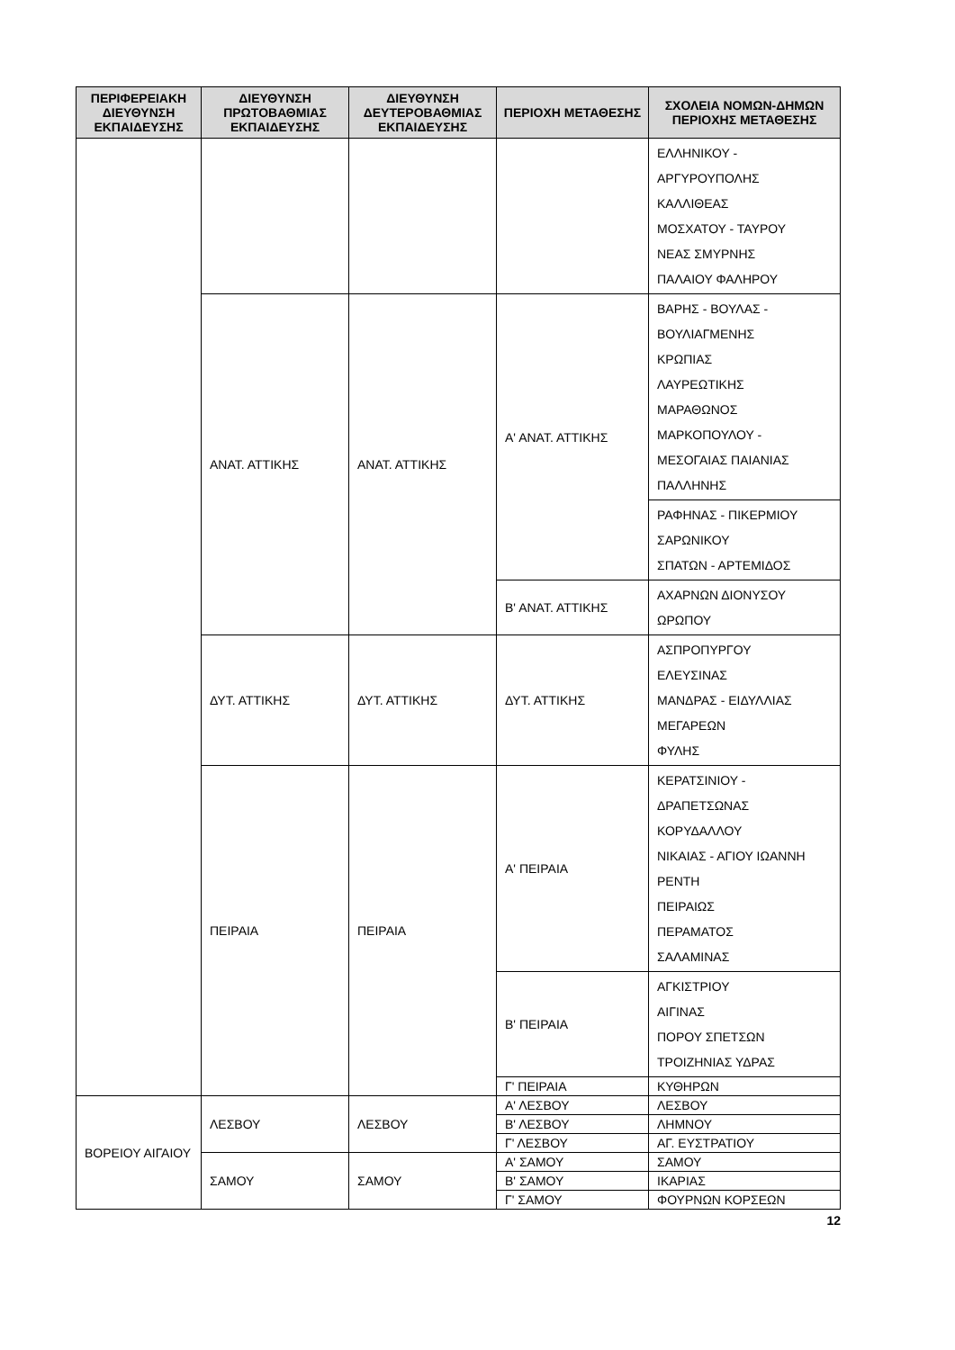| ΠΕΡΙΦΕΡΕΙΑΚΗ ΔΙΕΥΘΥΝΣΗ ΕΚΠΑΙΔΕΥΣΗΣ | ΔΙΕΥΘΥΝΣΗ ΠΡΩΤΟΒΑΘΜΙΑΣ ΕΚΠΑΙΔΕΥΣΗΣ | ΔΙΕΥΘΥΝΣΗ ΔΕΥΤΕΡΟΒΑΘΜΙΑΣ ΕΚΠΑΙΔΕΥΣΗΣ | ΠΕΡΙΟΧΗ ΜΕΤΑΘΕΣΗΣ | ΣΧΟΛΕΙΑ ΝΟΜΩΝ-ΔΗΜΩΝ ΠΕΡΙΟΧΗΣ ΜΕΤΑΘΕΣΗΣ |
| --- | --- | --- | --- | --- |
| | | | | ΕΛΛΗΝΙΚΟΥ - ΑΡΓΥΡΟΥΠΟΛΗΣ ΚΑΛΛΙΘΕΑΣ ΜΟΣΧΑΤΟΥ - ΤΑΥΡΟΥ ΝΕΑΣ ΣΜΥΡΝΗΣ ΠΑΛΑΙΟΥ ΦΑΛΗΡΟΥ |
| | ΑΝΑΤ. ΑΤΤΙΚΗΣ | ΑΝΑΤ. ΑΤΤΙΚΗΣ | Α' ΑΝΑΤ. ΑΤΤΙΚΗΣ | ΒΑΡΗΣ - ΒΟΥΛΑΣ - ΒΟΥΛΙΑΓΜΕΝΗΣ ΚΡΩΠΙΑΣ ΛΑΥΡΕΩΤΙΚΗΣ ΜΑΡΑΘΩΝΟΣ ΜΑΡΚΟΠΟΥΛΟΥ - ΜΕΣΟΓΑΙΑΣ ΠΑΙΑΝΙΑΣ ΠΑΛΛΗΝΗΣ |
| | | | | ΡΑΦΗΝΑΣ - ΠΙΚΕΡΜΙΟΥ ΣΑΡΩΝΙΚΟΥ ΣΠΑΤΩΝ - ΑΡΤΕΜΙΔΟΣ |
| | | | Β' ΑΝΑΤ. ΑΤΤΙΚΗΣ | ΑΧΑΡΝΩΝ ΔΙΟΝΥΣΟΥ ΩΡΩΠΟΥ |
| | ΔΥΤ. ΑΤΤΙΚΗΣ | ΔΥΤ. ΑΤΤΙΚΗΣ | ΔΥΤ. ΑΤΤΙΚΗΣ | ΑΣΠΡΟΠΥΡΓΟΥ ΕΛΕΥΣΙΝΑΣ ΜΑΝΔΡΑΣ - ΕΙΔΥΛΛΙΑΣ ΜΕΓΑΡΕΩΝ ΦΥΛΗΣ |
| | ΠΕΙΡΑΙΑ | ΠΕΙΡΑΙΑ | Α' ΠΕΙΡΑΙΑ | ΚΕΡΑΤΣΙΝΙΟΥ - ΔΡΑΠΕΤΣΩΝΑΣ ΚΟΡΥΔΑΛΛΟΥ ΝΙΚΑΙΑΣ - ΑΓΙΟΥ ΙΩΑΝΝΗ ΡΕΝΤΗ ΠΕΙΡΑΙΩΣ ΠΕΡΑΜΑΤΟΣ ΣΑΛΑΜΙΝΑΣ |
| | | | Β' ΠΕΙΡΑΙΑ | ΑΓΚΙΣΤΡΙΟΥ ΑΙΓΙΝΑΣ ΠΟΡΟΥ ΣΠΕΤΣΩΝ ΤΡΟΙΖΗΝΙΑΣ ΥΔΡΑΣ |
| | | | Γ' ΠΕΙΡΑΙΑ | ΚΥΘΗΡΩΝ |
| ΒΟΡΕΙΟΥ ΑΙΓΑΙΟΥ | ΛΕΣΒΟΥ | ΛΕΣΒΟΥ | Α' ΛΕΣΒΟΥ | ΛΕΣΒΟΥ |
| | | | Β' ΛΕΣΒΟΥ | ΛΗΜΝΟΥ |
| | | | Γ' ΛΕΣΒΟΥ | ΑΓ. ΕΥΣΤΡΑΤΙΟΥ |
| | ΣΑΜΟΥ | ΣΑΜΟΥ | Α' ΣΑΜΟΥ | ΣΑΜΟΥ |
| | | | Β' ΣΑΜΟΥ | ΙΚΑΡΙΑΣ |
| | | | Γ' ΣΑΜΟΥ | ΦΟΥΡΝΩΝ ΚΟΡΣΕΩΝ |
12